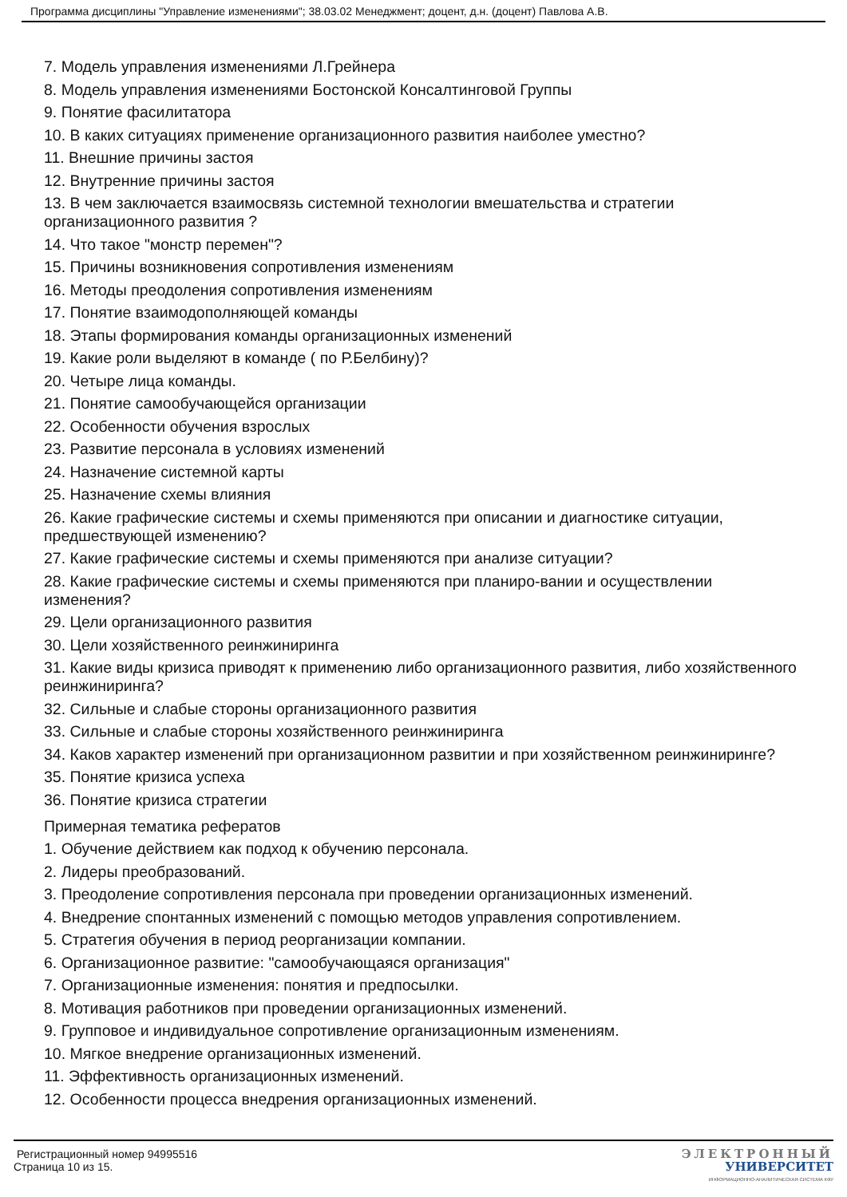Программа дисциплины "Управление изменениями"; 38.03.02 Менеджмент; доцент, д.н. (доцент) Павлова А.В.
7. Модель управления изменениями Л.Грейнера
8. Модель управления изменениями Бостонской Консалтинговой Группы
9. Понятие фасилитатора
10. В каких ситуациях применение организационного развития наиболее уместно?
11. Внешние причины застоя
12. Внутренние причины застоя
13. В чем заключается взаимосвязь системной технологии вмешательства и стратегии организационного развития ?
14. Что такое "монстр перемен"?
15. Причины возникновения сопротивления изменениям
16. Методы преодоления сопротивления изменениям
17. Понятие взаимодополняющей команды
18. Этапы формирования команды организационных изменений
19. Какие роли выделяют в команде ( по Р.Белбину)?
20. Четыре лица команды.
21. Понятие самообучающейся организации
22. Особенности обучения взрослых
23. Развитие персонала в условиях изменений
24. Назначение системной карты
25. Назначение схемы влияния
26. Какие графические системы и схемы применяются при описании и диагностике ситуации, предшествующей изменению?
27. Какие графические системы и схемы применяются при анализе ситуации?
28. Какие графические системы и схемы применяются при планиро-вании и осуществлении изменения?
29. Цели организационного развития
30. Цели хозяйственного реинжиниринга
31. Какие виды кризиса приводят к применению либо организационного развития, либо хозяйственного реинжиниринга?
32. Сильные и слабые стороны организационного развития
33. Сильные и слабые стороны хозяйственного реинжиниринга
34. Каков характер изменений при организационном развитии и при хозяйственном реинжиниринге?
35. Понятие кризиса успеха
36. Понятие кризиса стратегии
Примерная тематика рефератов
1. Обучение действием как подход к обучению персонала.
2. Лидеры преобразований.
3. Преодоление сопротивления персонала при проведении организационных изменений.
4. Внедрение спонтанных изменений с помощью методов управления сопротивлением.
5. Стратегия обучения в период реорганизации компании.
6. Организационное развитие: "самообучающаяся организация"
7. Организационные изменения: понятия и предпосылки.
8. Мотивация работников при проведении организационных изменений.
9. Групповое и индивидуальное сопротивление организационным изменениям.
10. Мягкое внедрение организационных изменений.
11. Эффективность организационных изменений.
12. Особенности процесса внедрения организационных изменений.
Регистрационный номер 94995516
Страница 10 из 15.
ЭЛЕКТРОННЫЙ
УНИВЕРСИТЕТ
ИНФОРМАЦИОННО-АНАЛИТИЧЕСКАЯ СИСТЕМА КФУ